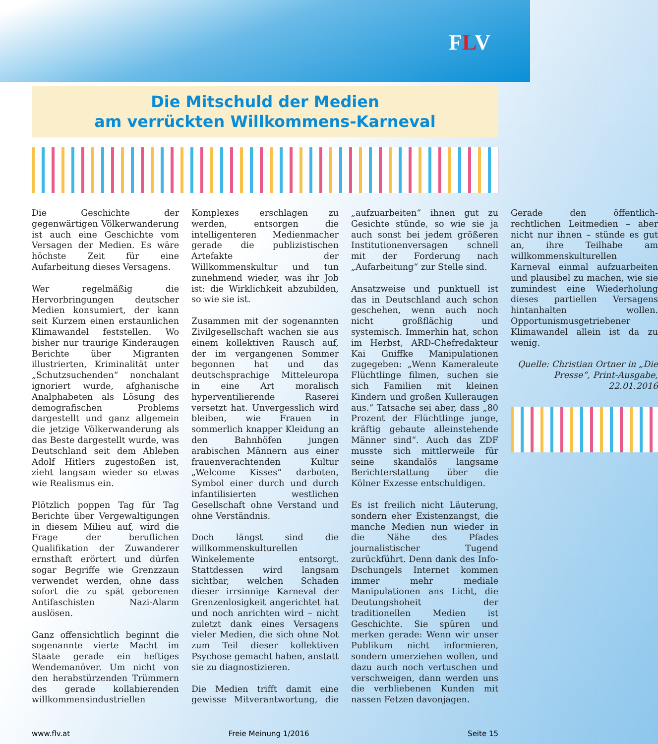FLV
Die Mitschuld der Medien
am verrückten Willkommens-Karneval
Die Geschichte der gegenwärtigen Völkerwanderung ist auch eine Geschichte vom Versagen der Medien. Es wäre höchste Zeit für eine Aufarbeitung dieses Versagens.
Wer regelmäßig die Hervorbringungen deutscher Medien konsumiert, der kann seit Kurzem einen erstaunlichen Klimawandel feststellen. Wo bisher nur traurige Kinderaugen Berichte über Migranten illustrierten, Kriminalität unter „Schutzsuchenden“ nonchalant ignoriert wurde, afghanische Analphabeten als Lösung des demografischen Problems dargestellt und ganz allgemein die jetzige Völkerwanderung als das Beste dargestellt wurde, was Deutschland seit dem Ableben Adolf Hitlers zugestoßen ist, zieht langsam wieder so etwas wie Realismus ein.
Plötzlich poppen Tag für Tag Berichte über Vergewaltigungen in diesem Milieu auf, wird die Frage der beruflichen Qualifikation der Zuwanderer ernsthaft erörtert und dürfen sogar Begriffe wie Grenzzaun verwendet werden, ohne dass sofort die zu spät geborenen Antifaschisten Nazi-Alarm auslösen.
Ganz offensichtlich beginnt die sogenannte vierte Macht im Staate gerade ein heftiges Wendemanöver. Um nicht von den herabstürzenden Trümmern des gerade kollabierenden willkommensindustriellen Komplexes erschlagen zu werden, entsorgen die intelligenteren Medienmacher gerade die publizistischen Artefakte der Willkommenskultur und tun zunehmend wieder, was ihr Job ist: die Wirklichkeit abzubilden, so wie sie ist.
Zusammen mit der sogenannten Zivilgesellschaft wachen sie aus einem kollektiven Rausch auf, der im vergangenen Sommer begonnen hat und das deutschsprachige Mitteleuropa in eine Art moralisch hyperventilierende Raserei versetzt hat. Unvergesslich wird bleiben, wie Frauen in sommerlich knapper Kleidung an den Bahnhöfen jungen arabischen Männern aus einer frauenverachtenden Kultur „Welcome Kisses“ darboten, Symbol einer durch und durch infantilisierten westlichen Gesellschaft ohne Verstand und ohne Verständnis.
Doch längst sind die willkommenskulturellen Winkelemente entsorgt. Stattdessen wird langsam sichtbar, welchen Schaden dieser irrsinnige Karneval der Grenzenlosigkeit angerichtet hat und noch anrichten wird – nicht zuletzt dank eines Versagens vieler Medien, die sich ohne Not zum Teil dieser kollektiven Psychose gemacht haben, anstatt sie zu diagnostizieren.
Die Medien trifft damit eine gewisse Mitverantwortung, die „aufzuarbeiten“ ihnen gut zu Gesichte stünde, so wie sie ja auch sonst bei jedem größeren Institutionenversagen schnell mit der Forderung nach „Aufarbeitung“ zur Stelle sind.
Ansatzweise und punktuell ist das in Deutschland auch schon geschehen, wenn auch noch nicht großflächig und systemisch. Immerhin hat, schon im Herbst, ARD-Chefredakteur Kai Gniffke Manipulationen zugegeben: „Wenn Kameraleute Flüchtlinge filmen, suchen sie sich Familien mit kleinen Kindern und großen Kulleraugen aus.“ Tatsache sei aber, dass „80 Prozent der Flüchtlinge junge, kräftig gebaute alleinstehende Männer sind“. Auch das ZDF musste sich mittlerweile für seine skandalös langsame Berichterstattung über die Kölner Exzesse entschuldigen.
Es ist freilich nicht Läuterung, sondern eher Existenzangst, die manche Medien nun wieder in die Nähe des Pfades journalistischer Tugend zurückführt. Denn dank des Info-Dschungels Internet kommen immer mehr mediale Manipulationen ans Licht, die Deutungshoheit der traditionellen Medien ist Geschichte. Sie spüren und merken gerade: Wenn wir unser Publikum nicht informieren, sondern umerziehen wollen, und dazu auch noch vertuschen und verschweigen, dann werden uns die verbliebenen Kunden mit nassen Fetzen davonjagen.
Gerade den öffentlich-rechtlichen Leitmedien – aber nicht nur ihnen – stünde es gut an, ihre Teilhabe am willkommenskulturellen Karneval einmal aufzuarbeiten und plausibel zu machen, wie sie zumindest eine Wiederholung dieses partiellen Versagens hintanhalten wollen. Opportunismusgetriebener Klimawandel allein ist da zu wenig.
Quelle: Christian Ortner in „Die Presse“, Print-Ausgabe, 22.01.2016
www.flv.at Freie Meinung 1/2016 Seite 15